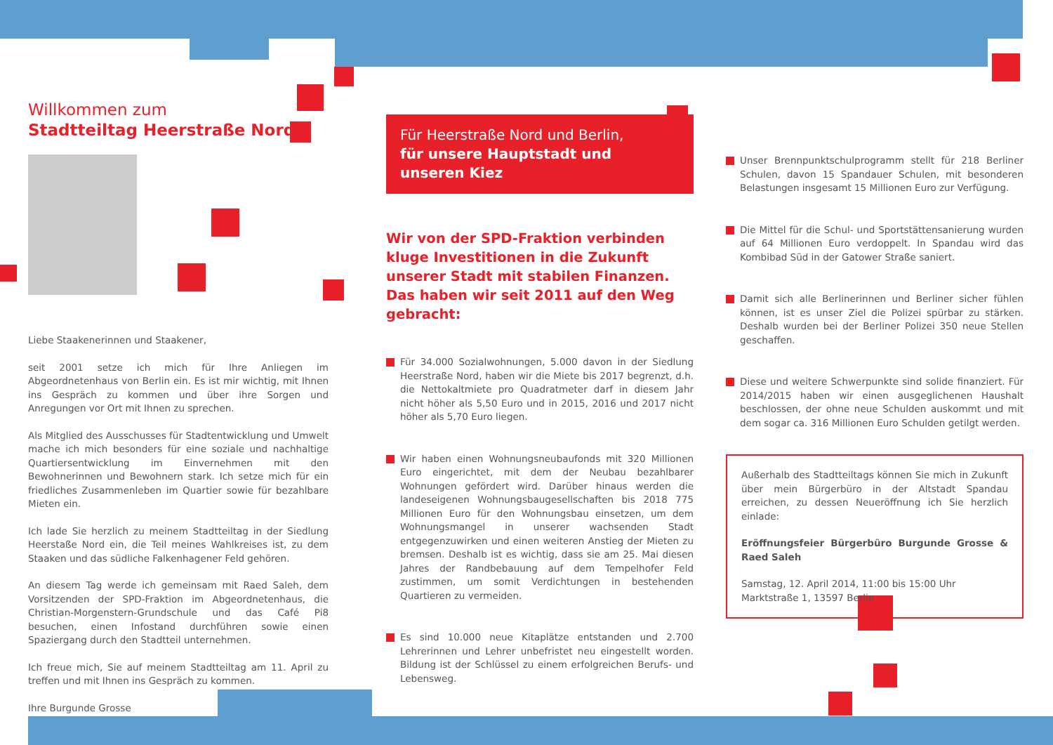Willkommen zum
Stadtteiltag Heerstraße Nord
Liebe Staakenerinnen und Staakener,
seit 2001 setze ich mich für Ihre Anliegen im Abgeordnetenhaus von Berlin ein. Es ist mir wichtig, mit Ihnen ins Gespräch zu kommen und über ihre Sorgen und Anregungen vor Ort mit Ihnen zu sprechen.
Als Mitglied des Ausschusses für Stadtentwicklung und Umwelt mache ich mich besonders für eine soziale und nachhaltige Quartiersentwicklung im Einvernehmen mit den Bewohnerinnen und Bewohnern stark. Ich setze mich für ein friedliches Zusammenleben im Quartier sowie für bezahlbare Mieten ein.
Ich lade Sie herzlich zu meinem Stadtteiltag in der Siedlung Heerstaße Nord ein, die Teil meines Wahlkreises ist, zu dem Staaken und das südliche Falkenhagener Feld gehören.
An diesem Tag werde ich gemeinsam mit Raed Saleh, dem Vorsitzenden der SPD-Fraktion im Abgeordnetenhaus, die Christian-Morgenstern-Grundschule und das Café Pi8 besuchen, einen Infostand durchführen sowie einen Spaziergang durch den Stadtteil unternehmen.
Ich freue mich, Sie auf meinem Stadtteiltag am 11. April zu treffen und mit Ihnen ins Gespräch zu kommen.
Ihre Burgunde Grosse
Für Heerstraße Nord und Berlin,
für unsere Hauptstadt und unseren Kiez
Wir von der SPD-Fraktion verbinden kluge Investitionen in die Zukunft unserer Stadt mit stabilen Finanzen. Das haben wir seit 2011 auf den Weg gebracht:
Für 34.000 Sozialwohnungen, 5.000 davon in der Siedlung Heerstraße Nord, haben wir die Miete bis 2017 begrenzt, d.h. die Nettokaltmiete pro Quadratmeter darf in diesem Jahr nicht höher als 5,50 Euro und in 2015, 2016 und 2017 nicht höher als 5,70 Euro liegen.
Wir haben einen Wohnungsneubaufonds mit 320 Millionen Euro eingerichtet, mit dem der Neubau bezahlbarer Wohnungen gefördert wird. Darüber hinaus werden die landeseigenen Wohnungsbaugesellschaften bis 2018 775 Millionen Euro für den Wohnungsbau einsetzen, um dem Wohnungsmangel in unserer wachsenden Stadt entgegenzuwirken und einen weiteren Anstieg der Mieten zu bremsen. Deshalb ist es wichtig, dass sie am 25. Mai diesen Jahres der Randbebauung auf dem Tempelhofer Feld zustimmen, um somit Verdichtungen in bestehenden Quartieren zu vermeiden.
Es sind 10.000 neue Kitaplätze entstanden und 2.700 Lehrerinnen und Lehrer unbefristet neu eingestellt worden. Bildung ist der Schlüssel zu einem erfolgreichen Berufs- und Lebensweg.
Unser Brennpunktschulprogramm stellt für 218 Berliner Schulen, davon 15 Spandauer Schulen, mit besonderen Belastungen insgesamt 15 Millionen Euro zur Verfügung.
Die Mittel für die Schul- und Sportstättensanierung wurden auf 64 Millionen Euro verdoppelt. In Spandau wird das Kombibad Süd in der Gatower Straße saniert.
Damit sich alle Berlinerinnen und Berliner sicher fühlen können, ist es unser Ziel die Polizei spürbar zu stärken. Deshalb wurden bei der Berliner Polizei 350 neue Stellen geschaffen.
Diese und weitere Schwerpunkte sind solide finanziert. Für 2014/2015 haben wir einen ausgeglichenen Haushalt beschlossen, der ohne neue Schulden auskommt und mit dem sogar ca. 316 Millionen Euro Schulden getilgt werden.
Außerhalb des Stadtteiltags können Sie mich in Zukunft über mein Bürgerbüro in der Altstadt Spandau erreichen, zu dessen Neueröffnung ich Sie herzlich einlade:
Eröffnungsfeier Bürgerbüro Burgunde Grosse & Raed Saleh
Samstag, 12. April 2014, 11:00 bis 15:00 Uhr
Marktstraße 1, 13597 Berlin